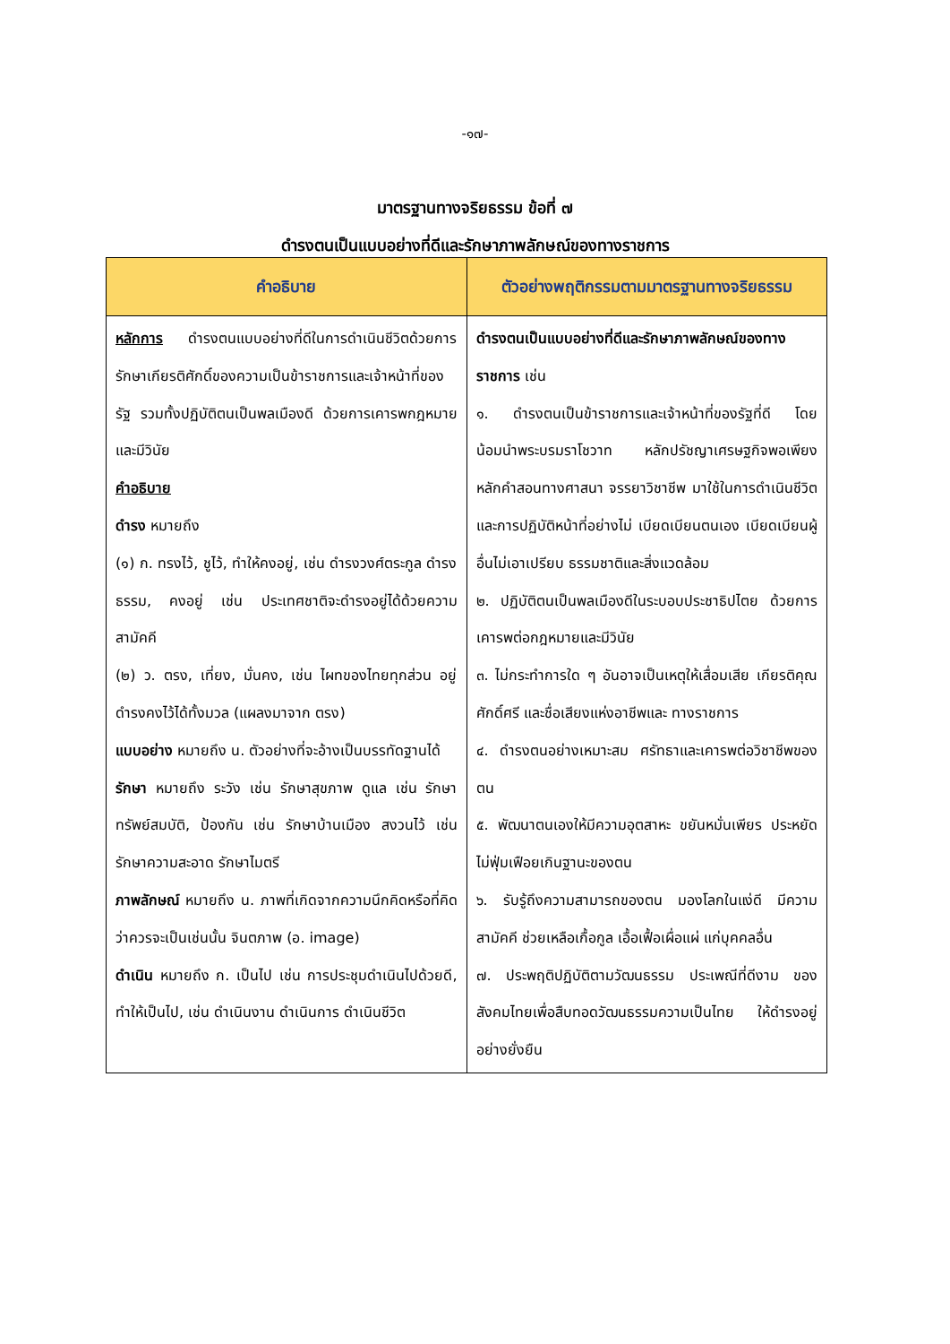-๑๗-
มาตรฐานทางจริยธรรม ข้อที่ ๗
ดำรงตนเป็นแบบอย่างที่ดีและรักษาภาพลักษณ์ของทางราชการ
| คำอธิบาย | ตัวอย่างพฤติกรรมตามมาตรฐานทางจริยธรรม |
| --- | --- |
| หลักการ ดำรงตนแบบอย่างที่ดีในการดำเนินชีวิตด้วยการ รักษาเกียรติศักดิ์ของความเป็นข้าราชการและเจ้าหน้าที่ของรัฐ รวมทั้งปฏิบัติตนเป็นพลเมืองดี ด้วยการเคารพกฎหมายและมีวินัย คำอธิบาย ดำรง หมายถึง (๑) ก. ทรงไว้, ชูไว้, ทำให้คงอยู่, เช่น ดำรงวงศ์ตระกูล ดำรงธรรม, คงอยู่ เช่น ประเทศชาติจะดำรงอยู่ได้ด้วยความสามัคคี (๒) ว. ตรง, เที่ยง, มั่นคง, เช่น ไผทของไทยทุกส่วน อยู่ดำรงคงไว้ได้ทั้งมวล (แผลงมาจาก ตรง) แบบอย่าง หมายถึง น. ตัวอย่างที่จะอ้างเป็นบรรทัดฐานได้ รักษา หมายถึง ระวัง เช่น รักษาสุขภาพ ดูแล เช่น รักษาทรัพย์สมบัติ, ป้องกัน เช่น รักษาบ้านเมือง สงวนไว้ เช่น รักษาความสะอาด รักษาไมตรี ภาพลักษณ์ หมายถึง น. ภาพที่เกิดจากความนึกคิดหรือที่คิดว่าควรจะเป็นเช่นนั้น จินตภาพ (อ. image) ดำเนิน หมายถึง ก. เป็นไป เช่น การประชุมดำเนินไปด้วยดี, ทำให้เป็นไป, เช่น ดำเนินงาน ดำเนินการ ดำเนินชีวิต | ดำรงตนเป็นแบบอย่างที่ดีและรักษาภาพลักษณ์ของทางราชการ เช่น ๑. ดำรงตนเป็นข้าราชการและเจ้าหน้าที่ของรัฐที่ดี โดยน้อมนำพระบรมราโชวาท หลักปรัชญาเศรษฐกิจพอเพียง หลักคำสอนทางศาสนา จรรยาวิชาชีพ มาใช้ในการดำเนินชีวิตและการปฏิบัติหน้าที่อย่างไม่ เบียดเบียนตนเอง เบียดเบียนผู้อื่นไม่เอาเปรียบ ธรรมชาติและสิ่งแวดล้อม ๒. ปฏิบัติตนเป็นพลเมืองดีในระบอบประชาธิปไตย ด้วยการเคารพต่อกฎหมายและมีวินัย ๓. ไม่กระทำการใด ๆ อันอาจเป็นเหตุให้เสื่อมเสีย เกียรติคุณ ศักดิ์ศรี และชื่อเสียงแห่งอาชีพและ ทางราชการ ๔. ดำรงตนอย่างเหมาะสม ศรัทธาและเคารพต่อวิชาชีพของตน ๕. พัฒนาตนเองให้มีความอุตสาหะ ขยันหมั่นเพียร ประหยัด ไม่ฟุ่มเฟือยเกินฐานะของตน ๖. รับรู้ถึงความสามารถของตน มองโลกในแง่ดี มีความสามัคคี ช่วยเหลือเกื้อกูล เอื้อเฟื้อเผื่อแผ่ แก่บุคคลอื่น ๗. ประพฤติปฏิบัติตามวัฒนธรรม ประเพณีที่ดีงาม ของสังคมไทยเพื่อสืบทอดวัฒนธรรมความเป็นไทย ให้ดำรงอยู่อย่างยั่งยืน |